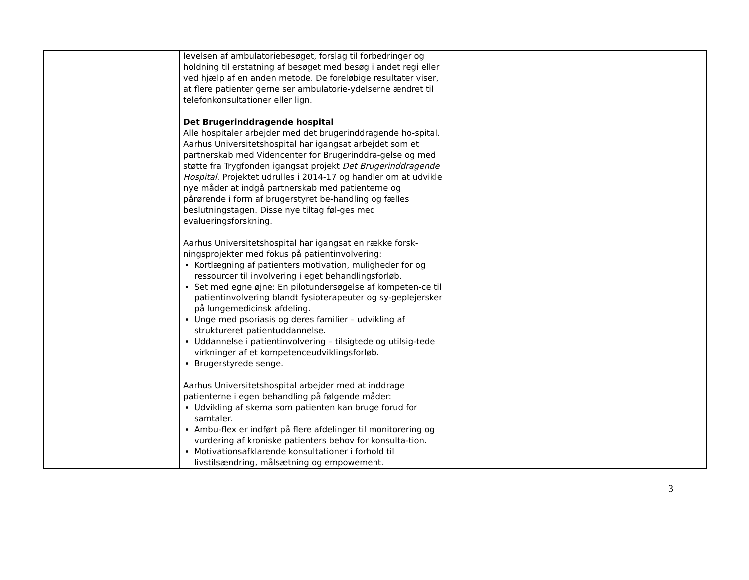| | levelsen af ambulatoriebesøget, forslag til forbedringer og holdning til erstatning af besøget med besøg i andet regi eller ved hjælp af en anden metode. De foreløbige resultater viser, at flere patienter gerne ser ambulatorie-ydelserne ændret til telefonkonsultationer eller lign. Det Brugerinddragende hospital Alle hospitaler arbejder med det brugerinddragende ho-spital. Aarhus Universitetshospital har igangsat arbejdet som et partnerskab med Videncenter for Brugerinddra-gelse og med støtte fra Trygfonden igangsat projekt Det Brugerinddragende Hospital . Projektet udrulles i 2014-17 og handler om at udvikle nye måder at indgå partnerskab med patienterne og pårørende i form af brugerstyret be-handling og fælles beslutningstagen. Disse nye tiltag føl-ges med evalueringsforskning. Aarhus Universitetshospital har igangsat en række forsk-ningsprojekter med fokus på patientinvolvering: Kortlægning af patienters motivation, muligheder for og ressourcer til involvering i eget behandlingsforløb. Set med egne øjne: En pilotundersøgelse af kompeten-ce til patientinvolvering blandt fysioterapeuter og sy-geplejersker på lungemedicinsk afdeling. Unge med psoriasis og deres familier – udvikling af struktureret patientuddannelse. Uddannelse i patientinvolvering – tilsigtede og utilsig-tede virkninger af et kompetenceudviklingsforløb. Brugerstyrede senge. Aarhus Universitetshospital arbejder med at inddrage patienterne i egen behandling på følgende måder: Udvikling af skema som patienten kan bruge forud for samtaler. Ambu-flex er indført på flere afdelinger til monitorering og vurdering af kroniske patienters behov for konsulta-tion. Motivationsafklarende konsultationer i forhold til livstilsændring, målsætning og empowement. | |
3